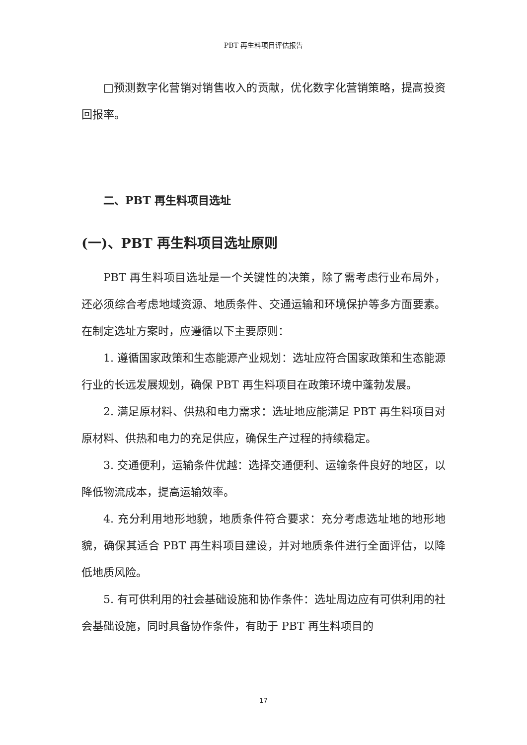PBT 再生料项目评估报告
□预测数字化营销对销售收入的贡献，优化数字化营销策略，提高投资回报率。
二、PBT 再生料项目选址
(一)、PBT 再生料项目选址原则
PBT 再生料项目选址是一个关键性的决策，除了需考虑行业布局外，还必须综合考虑地域资源、地质条件、交通运输和环境保护等多方面要素。在制定选址方案时，应遵循以下主要原则：
1. 遵循国家政策和生态能源产业规划：选址应符合国家政策和生态能源行业的长远发展规划，确保 PBT 再生料项目在政策环境中蓬勃发展。
2. 满足原材料、供热和电力需求：选址地应能满足 PBT 再生料项目对原材料、供热和电力的充足供应，确保生产过程的持续稳定。
3. 交通便利，运输条件优越：选择交通便利、运输条件良好的地区，以降低物流成本，提高运输效率。
4. 充分利用地形地貌，地质条件符合要求：充分考虑选址地的地形地貌，确保其适合 PBT 再生料项目建设，并对地质条件进行全面评估，以降低地质风险。
5. 有可供利用的社会基础设施和协作条件：选址周边应有可供利用的社会基础设施，同时具备协作条件，有助于 PBT 再生料项目的
17